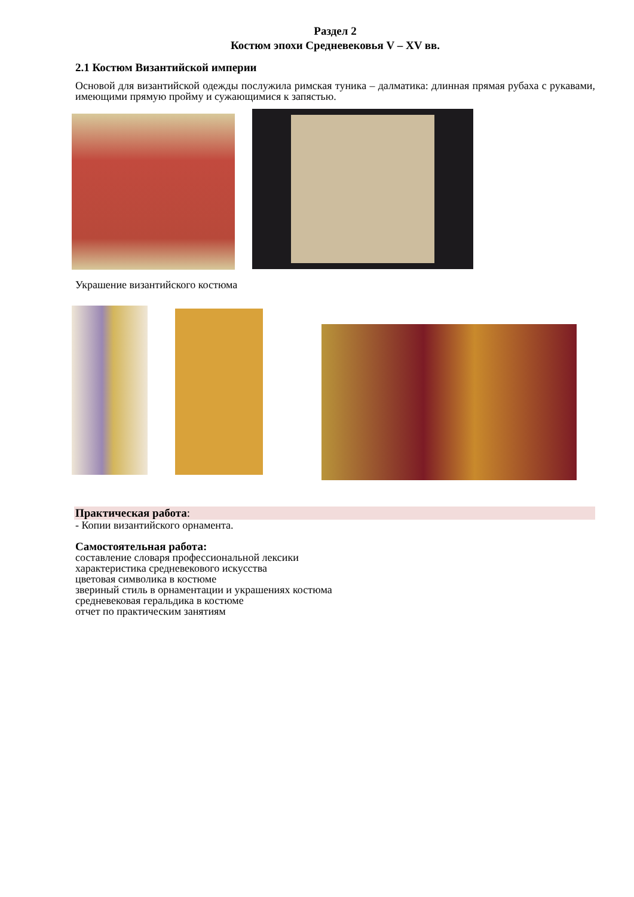Раздел 2
Костюм эпохи Средневековья V – XV вв.
2.1 Костюм Византийской империи
Основой для византийской одежды послужила римская туника – далматика: длинная прямая рубаха с рукавами, имеющими прямую пройму и сужающимися к запястью.
Украшение византийского костюма
Практическая работа:
- Копии византийского орнамента.
Самостоятельная работа:
составление словаря профессиональной лексики
характеристика средневекового искусства
цветовая символика в костюме
звериный стиль в орнаментации и украшениях костюма
средневековая геральдика в костюме
отчет по практическим занятиям